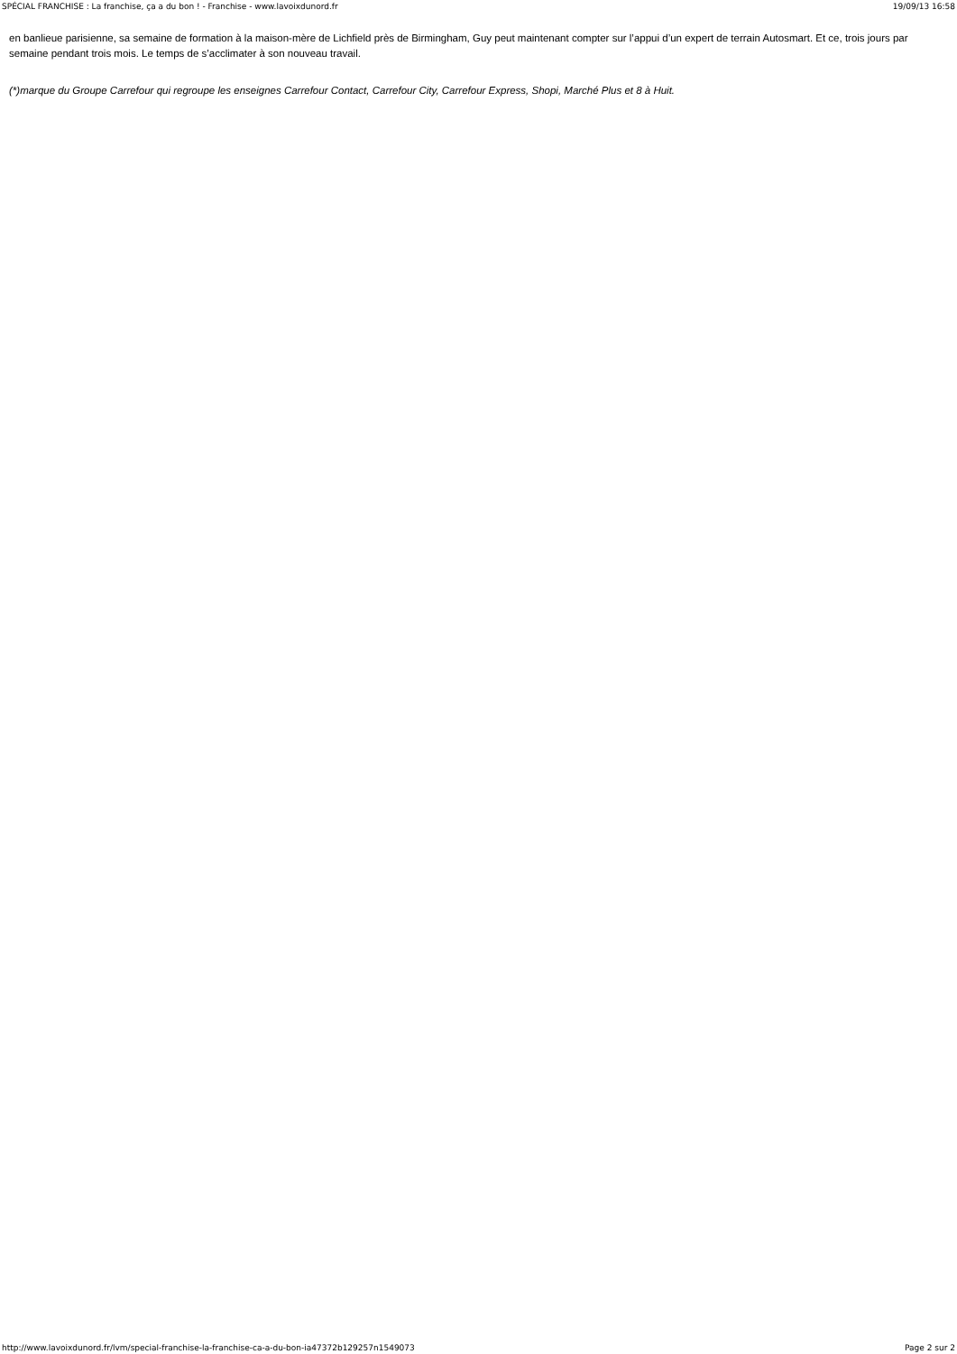SPÉCIAL FRANCHISE : La franchise, ça a du bon ! - Franchise - www.lavoixdunord.fr 19/09/13 16:58
en banlieue parisienne, sa semaine de formation à la maison-mère de Lichfield près de Birmingham, Guy peut maintenant compter sur l’appui d’un expert de terrain Autosmart. Et ce, trois jours par semaine pendant trois mois. Le temps de s’acclimater à son nouveau travail.
(*)marque du Groupe Carrefour qui regroupe les enseignes Carrefour Contact, Carrefour City, Carrefour Express, Shopi, Marché Plus et 8 à Huit.
http://www.lavoixdunord.fr/lvm/special-franchise-la-franchise-ca-a-du-bon-ia47372b129257n1549073 Page 2 sur 2